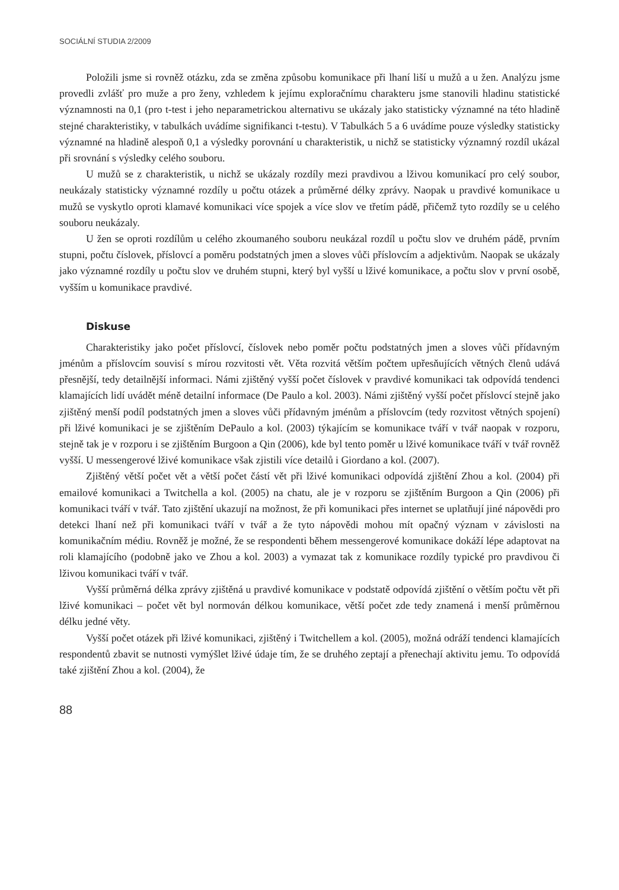SOCIÁLNÍ STUDIA 2/2009
Položili jsme si rovněž otázku, zda se změna způsobu komunikace při lhaní liší u mužů a u žen. Analýzu jsme provedli zvlášť pro muže a pro ženy, vzhledem k jejímu exploračnímu charakteru jsme stanovili hladinu statistické významnosti na 0,1 (pro t-test i jeho neparametrickou alternativu se ukázaly jako statisticky významné na této hladině stejné charakteristiky, v tabulkách uvádíme signifikanci t-testu). V Tabulkách 5 a 6 uvádíme pouze výsledky statisticky významné na hladině alespoň 0,1 a výsledky porovnání u charakteristik, u nichž se statisticky významný rozdíl ukázal při srovnání s výsledky celého souboru.
U mužů se z charakteristik, u nichž se ukázaly rozdíly mezi pravdivou a lživou komunikací pro celý soubor, neukázaly statisticky významné rozdíly u počtu otázek a průměrné délky zprávy. Naopak u pravdivé komunikace u mužů se vyskytlo oproti klamavé komunikaci více spojek a více slov ve třetím pádě, přičemž tyto rozdíly se u celého souboru neukázaly.
U žen se oproti rozdílům u celého zkoumaného souboru neukázal rozdíl u počtu slov ve druhém pádě, prvním stupni, počtu číslovek, příslovcí a poměru podstatných jmen a sloves vůči příslovcím a adjektivům. Naopak se ukázaly jako významné rozdíly u počtu slov ve druhém stupni, který byl vyšší u lživé komunikace, a počtu slov v první osobě, vyšším u komunikace pravdivé.
Diskuse
Charakteristiky jako počet příslovcí, číslovek nebo poměr počtu podstatných jmen a sloves vůči přídavným jménům a příslovcím souvisí s mírou rozvitosti vět. Věta rozvitá větším počtem upřesňujících větných členů udává přesnější, tedy detailnější informaci. Námi zjištěný vyšší počet číslovek v pravdivé komunikaci tak odpovídá tendenci klamajících lidí uvádět méně detailní informace (De Paulo a kol. 2003). Námi zjištěný vyšší počet příslovcí stejně jako zjištěný menší podíl podstatných jmen a sloves vůči přídavným jménům a příslovcím (tedy rozvitost větných spojení) při lživé komunikaci je se zjištěním DePaulo a kol. (2003) týkajícím se komunikace tváří v tvář naopak v rozporu, stejně tak je v rozporu i se zjištěním Burgoon a Qin (2006), kde byl tento poměr u lživé komunikace tváří v tvář rovněž vyšší. U messengerové lživé komunikace však zjistili více detailů i Giordano a kol. (2007).
Zjištěný větší počet vět a větší počet částí vět při lživé komunikaci odpovídá zjištění Zhou a kol. (2004) při emailové komunikaci a Twitchella a kol. (2005) na chatu, ale je v rozporu se zjištěním Burgoon a Qin (2006) při komunikaci tváří v tvář. Tato zjištění ukazují na možnost, že při komunikaci přes internet se uplatňují jiné nápovědi pro detekci lhaní než při komunikaci tváří v tvář a že tyto nápovědi mohou mít opačný význam v závislosti na komunikačním médiu. Rovněž je možné, že se respondenti během messengerové komunikace dokáží lépe adaptovat na roli klamajícího (podobně jako ve Zhou a kol. 2003) a vymazat tak z komunikace rozdíly typické pro pravdivou či lživou komunikaci tváří v tvář.
Vyšší průměrná délka zprávy zjištěná u pravdivé komunikace v podstatě odpovídá zjištění o větším počtu vět při lživé komunikaci – počet vět byl normován délkou komunikace, větší počet zde tedy znamená i menší průměrnou délku jedné věty.
Vyšší počet otázek při lživé komunikaci, zjištěný i Twitchellem a kol. (2005), možná odráží tendenci klamajících respondentů zbavit se nutnosti vymýšlet lživé údaje tím, že se druhého zeptají a přenechají aktivitu jemu. To odpovídá také zjištění Zhou a kol. (2004), že
88